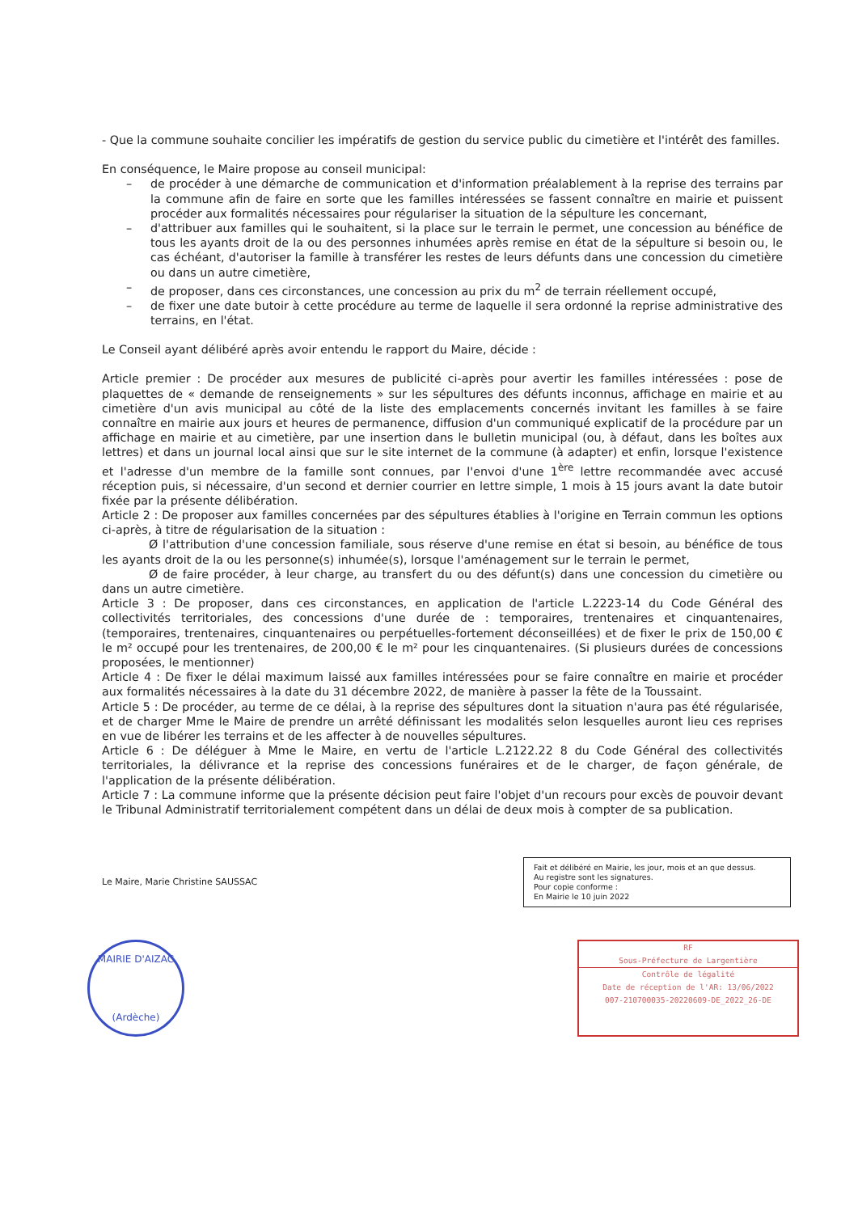- Que la commune souhaite concilier les impératifs de gestion du service public du cimetière et l'intérêt des familles.
En conséquence, le Maire propose au conseil municipal:
– de procéder à une démarche de communication et d'information préalablement à la reprise des terrains par la commune afin de faire en sorte que les familles intéressées se fassent connaître en mairie et puissent procéder aux formalités nécessaires pour régulariser la situation de la sépulture les concernant,
– d'attribuer aux familles qui le souhaitent, si la place sur le terrain le permet, une concession au bénéfice de tous les ayants droit de la ou des personnes inhumées après remise en état de la sépulture si besoin ou, le cas échéant, d'autoriser la famille à transférer les restes de leurs défunts dans une concession du cimetière ou dans un autre cimetière,
– de proposer, dans ces circonstances, une concession au prix du m<sup>2</sup> de terrain réellement occupé,
– de fixer une date butoir à cette procédure au terme de laquelle il sera ordonné la reprise administrative des terrains, en l'état.
Le Conseil ayant délibéré après avoir entendu le rapport du Maire, décide :
Article premier : De procéder aux mesures de publicité ci-après pour avertir les familles intéressées : pose de plaquettes de « demande de renseignements » sur les sépultures des défunts inconnus, affichage en mairie et au cimetière d'un avis municipal au côté de la liste des emplacements concernés invitant les familles à se faire connaître en mairie aux jours et heures de permanence, diffusion d'un communiqué explicatif de la procédure par un affichage en mairie et au cimetière, par une insertion dans le bulletin municipal (ou, à défaut, dans les boîtes aux lettres) et dans un journal local ainsi que sur le site internet de la commune (à adapter) et enfin, lorsque l'existence et l'adresse d'un membre de la famille sont connues, par l'envoi d'une 1<sup>ère</sup> lettre recommandée avec accusé réception puis, si nécessaire, d'un second et dernier courrier en lettre simple, 1 mois à 15 jours avant la date butoir fixée par la présente délibération.
Article 2 : De proposer aux familles concernées par des sépultures établies à l'origine en Terrain commun les options ci-après, à titre de régularisation de la situation :
Ø l'attribution d'une concession familiale, sous réserve d'une remise en état si besoin, au bénéfice de tous les ayants droit de la ou les personne(s) inhumée(s), lorsque l'aménagement sur le terrain le permet,
Ø de faire procéder, à leur charge, au transfert du ou des défunt(s) dans une concession du cimetière ou dans un autre cimetière.
Article 3 : De proposer, dans ces circonstances, en application de l'article L.2223-14 du Code Général des collectivités territoriales, des concessions d'une durée de : temporaires, trentenaires et cinquantenaires, (temporaires, trentenaires, cinquantenaires ou perpétuelles-fortement déconseillées) et de fixer le prix de 150,00 € le m² occupé pour les trentenaires, de 200,00 € le m² pour les cinquantenaires. (Si plusieurs durées de concessions proposées, le mentionner)
Article 4 : De fixer le délai maximum laissé aux familles intéressées pour se faire connaître en mairie et procéder aux formalités nécessaires à la date du 31 décembre 2022, de manière à passer la fête de la Toussaint.
Article 5 : De procéder, au terme de ce délai, à la reprise des sépultures dont la situation n'aura pas été régularisée, et de charger Mme le Maire de prendre un arrêté définissant les modalités selon lesquelles auront lieu ces reprises en vue de libérer les terrains et de les affecter à de nouvelles sépultures.
Article 6 : De déléguer à Mme le Maire, en vertu de l'article L.2122.22 8 du Code Général des collectivités territoriales, la délivrance et la reprise des concessions funéraires et de le charger, de façon générale, de l'application de la présente délibération.
Article 7 : La commune informe que la présente décision peut faire l'objet d'un recours pour excès de pouvoir devant le Tribunal Administratif territorialement compétent dans un délai de deux mois à compter de sa publication.
Le Maire, Marie Christine SAUSSAC
Fait et délibéré en Mairie, les jour, mois et an que dessus.
Au registre sont les signatures.
Pour copie conforme :
En Mairie le 10 juin 2022
MAIRIE D'AIZAC
(Ardèche)
RF
Sous-Préfecture de Largentière
Contrôle de légalité
Date de réception de l'AR: 13/06/2022
007-210700035-20220609-DE_2022_26-DE